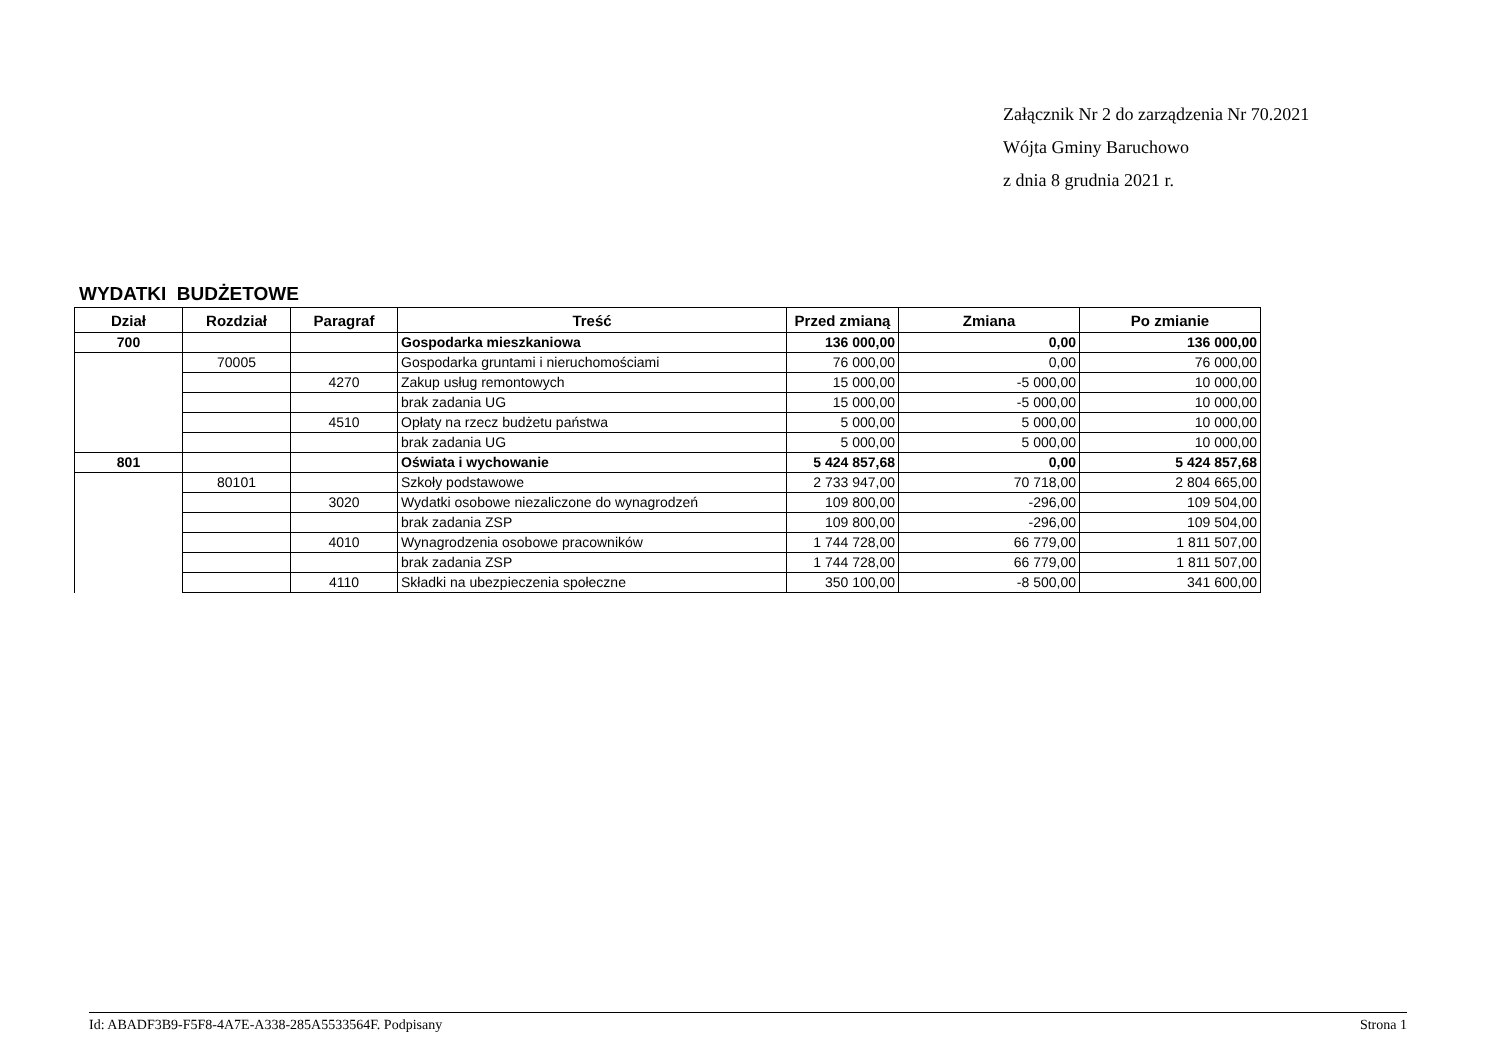Załącznik Nr 2 do zarządzenia Nr 70.2021
Wójta Gminy Baruchowo
z dnia 8 grudnia 2021 r.
WYDATKI BUDŻETOWE
| Dział | Rozdział | Paragraf | Treść | Przed zmianą | Zmiana | Po zmianie |
| --- | --- | --- | --- | --- | --- | --- |
| 700 | | | Gospodarka mieszkaniowa | 136 000,00 | 0,00 | 136 000,00 |
| | 70005 | | Gospodarka gruntami i nieruchomościami | 76 000,00 | 0,00 | 76 000,00 |
| | | 4270 | Zakup usług remontowych | 15 000,00 | -5 000,00 | 10 000,00 |
| | | | brak zadania UG | 15 000,00 | -5 000,00 | 10 000,00 |
| | | 4510 | Opłaty na rzecz budżetu państwa | 5 000,00 | 5 000,00 | 10 000,00 |
| | | | brak zadania UG | 5 000,00 | 5 000,00 | 10 000,00 |
| 801 | | | Oświata i wychowanie | 5 424 857,68 | 0,00 | 5 424 857,68 |
| | 80101 | | Szkoły podstawowe | 2 733 947,00 | 70 718,00 | 2 804 665,00 |
| | | 3020 | Wydatki osobowe niezaliczone do wynagrodzeń | 109 800,00 | -296,00 | 109 504,00 |
| | | | brak zadania ZSP | 109 800,00 | -296,00 | 109 504,00 |
| | | 4010 | Wynagrodzenia osobowe pracowników | 1 744 728,00 | 66 779,00 | 1 811 507,00 |
| | | | brak zadania ZSP | 1 744 728,00 | 66 779,00 | 1 811 507,00 |
| | | 4110 | Składki na ubezpieczenia społeczne | 350 100,00 | -8 500,00 | 341 600,00 |
Id: ABADF3B9-F5F8-4A7E-A338-285A5533564F. Podpisany Strona 1